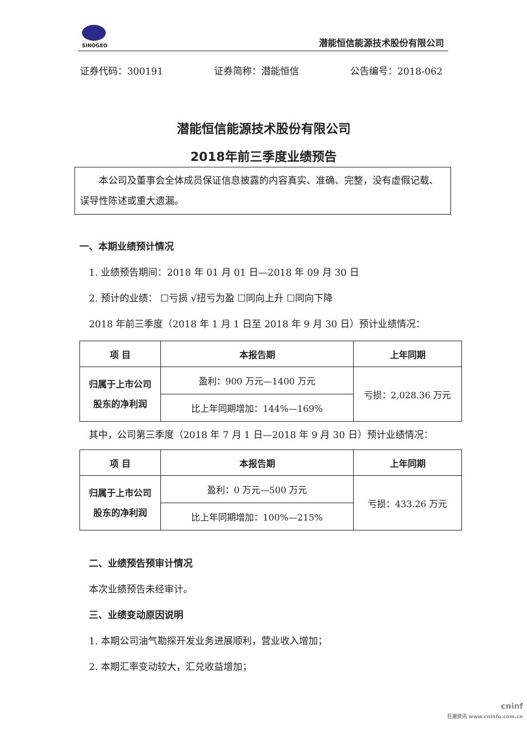SINOGEO
潜能恒信能源技术股份有限公司
证券代码：300191 证券简称：潜能恒信 公告编号：2018-062
潜能恒信能源技术股份有限公司
2018年前三季度业绩预告
  本公司及董事会全体成员保证信息披露的内容真实、准确、完整，没有虚假记载、误导性陈述或重大遗漏。
一、本期业绩预计情况
 1. 业绩预告期间：2018 年 01 月 01 日—2018 年 09 月 30 日
 2. 预计的业绩： ☐亏损 √扭亏为盈 ☐同向上升 ☐同向下降
 2018 年前三季度（2018 年 1 月 1 日至 2018 年 9 月 30 日）预计业绩情况：
| 项 目 | 本报告期 | 上年同期 |
| --- | --- | --- |
| 归属于上市公司 股东的净利润 | 盈利：900 万元—1400 万元 | 亏损：2,028.36 万元 |
| | 比上年同期增加：144%—169% | |
 其中，公司第三季度（2018 年 7 月 1 日—2018 年 9 月 30 日）预计业绩情况：
| 项 目 | 本报告期 | 上年同期 |
| --- | --- | --- |
| 归属于上市公司 股东的净利润 | 盈利：0 万元—500 万元 | 亏损：433.26 万元 |
| | 比上年同期增加：100%—215% | |
 二、业绩预告预审计情况
 本次业绩预告未经审计。
 三、业绩变动原因说明
 1. 本期公司油气勘探开发业务进展顺利，营业收入增加；
 2. 本期汇率变动较大，汇兑收益增加；
cninf
巨潮资讯 www.cninfo.com.cn